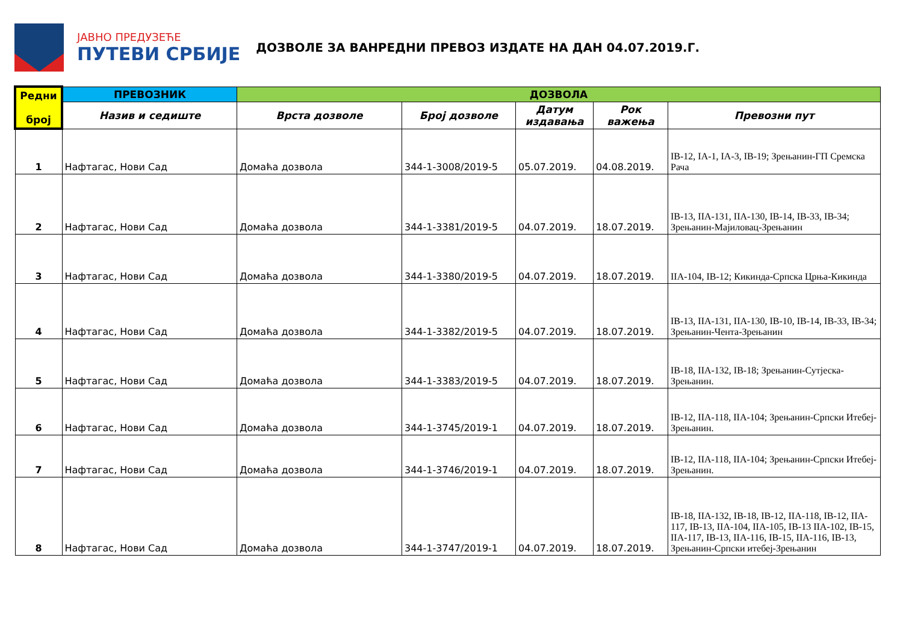ЈАВНО ПРЕДУЗЕЋЕ
ПУТЕВИ СРБИЈЕ
ДОЗВОЛЕ ЗА ВАНРЕДНИ ПРЕВОЗ ИЗДАТЕ НА ДАН 04.07.2019.Г.
| Редни број | ПРЕВОЗНИК | ДОЗВОЛА | | | | |
| --- | --- | --- | --- | --- | --- | --- |
| | Назив и седиште | Врста дозволе | Број дозволе | Датум издавања | Рок важења | Превозни пут |
| 1 | Нафтагас, Нови Сад | Домаћа дозвола | 344-1-3008/2019-5 | 05.07.2019. | 04.08.2019. | IB-12, IA-1, IA-3, IB-19; Зрењанин-ГП Сремска Рача |
| 2 | Нафтагас, Нови Сад | Домаћа дозвола | 344-1-3381/2019-5 | 04.07.2019. | 18.07.2019. | IB-13, IIA-131, IIA-130, IB-14, IB-33, IB-34; Зрењанин-Мајиловац-Зрењанин |
| 3 | Нафтагас, Нови Сад | Домаћа дозвола | 344-1-3380/2019-5 | 04.07.2019. | 18.07.2019. | IIA-104, IB-12; Кикинда-Српска Црња-Кикинда |
| 4 | Нафтагас, Нови Сад | Домаћа дозвола | 344-1-3382/2019-5 | 04.07.2019. | 18.07.2019. | IB-13, IIA-131, IIA-130, IB-10, IB-14, IB-33, IB-34; Зрењанин-Чента-Зрењанин |
| 5 | Нафтагас, Нови Сад | Домаћа дозвола | 344-1-3383/2019-5 | 04.07.2019. | 18.07.2019. | IB-18, IIA-132, IB-18; Зрењанин-Сутјеска-Зрењанин. |
| 6 | Нафтагас, Нови Сад | Домаћа дозвола | 344-1-3745/2019-1 | 04.07.2019. | 18.07.2019. | IB-12, IIA-118, IIA-104; Зрењанин-Српски Итебеј-Зрењанин. |
| 7 | Нафтагас, Нови Сад | Домаћа дозвола | 344-1-3746/2019-1 | 04.07.2019. | 18.07.2019. | IB-12, IIA-118, IIA-104; Зрењанин-Српски Итебеј-Зрењанин. |
| 8 | Нафтагас, Нови Сад | Домаћа дозвола | 344-1-3747/2019-1 | 04.07.2019. | 18.07.2019. | IB-18, IIA-132, IB-18, IB-12, IIA-118, IB-12, IIA-117, IB-13, IIA-104, IIA-105, IB-13 IIA-102, IB-15, IIA-117, IB-13, IIA-116, IB-15, IIA-116, IB-13, Зрењанин-Српски итебеј-Зрењанин |